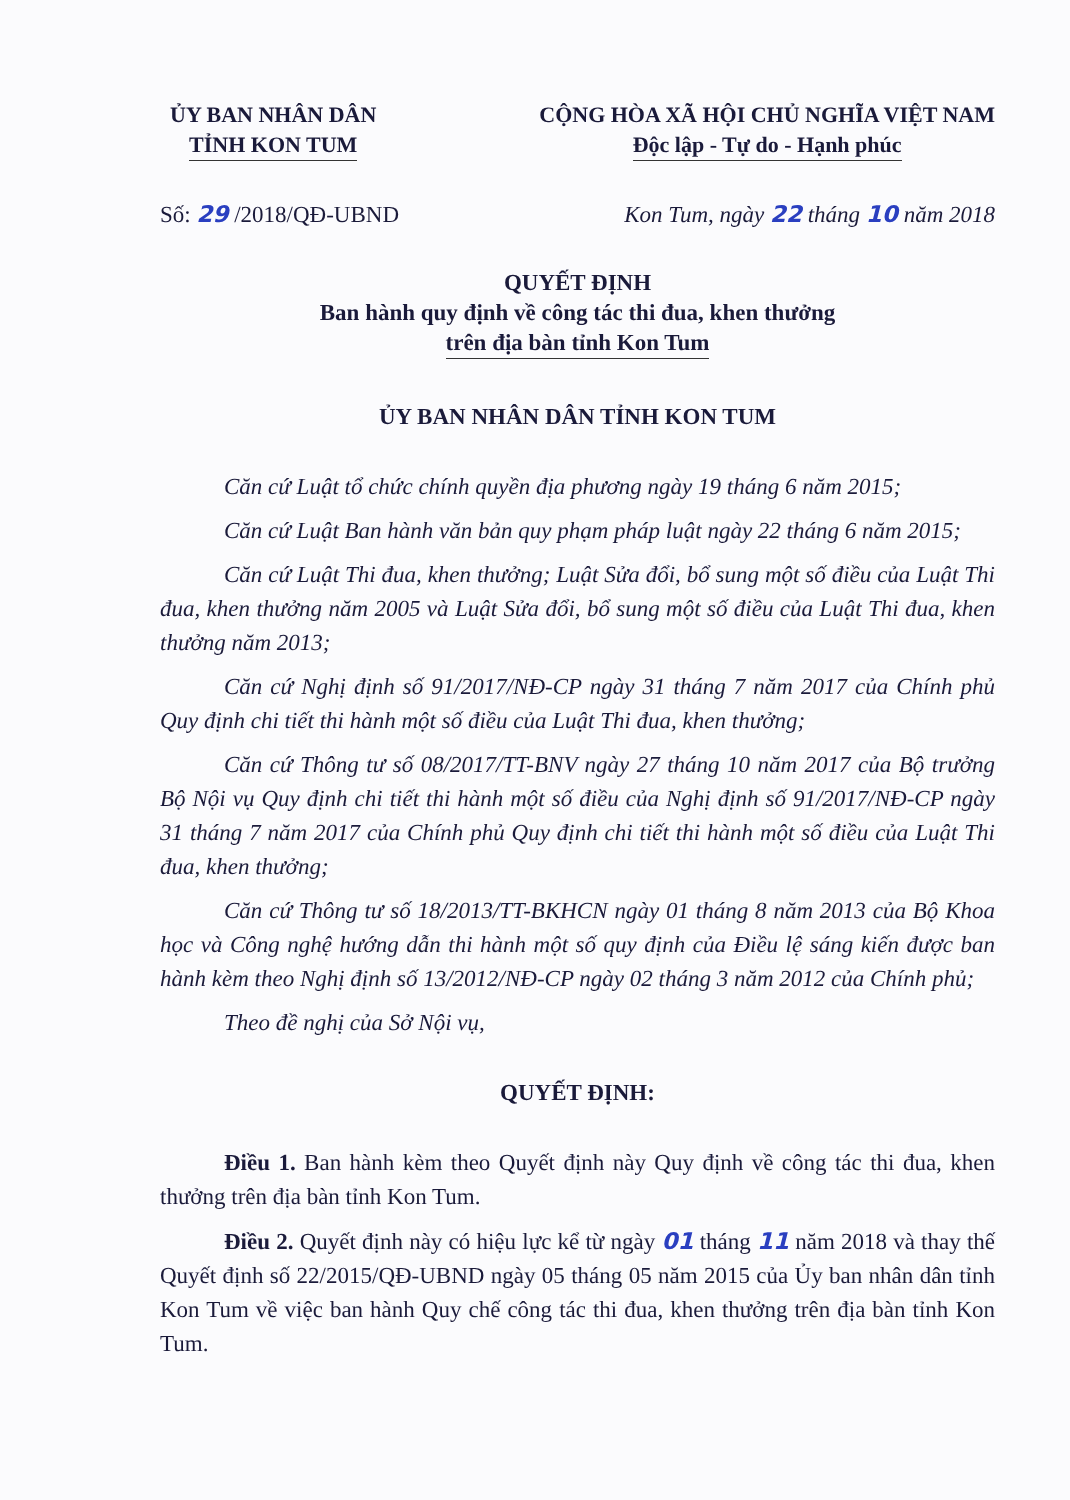ỦY BAN NHÂN DÂN
TỈNH KON TUM
CỘNG HÒA XÃ HỘI CHỦ NGHĨA VIỆT NAM
Độc lập - Tự do - Hạnh phúc
Số: 29 /2018/QĐ-UBND Kon Tum, ngày 22 tháng 10 năm 2018
QUYẾT ĐỊNH
Ban hành quy định về công tác thi đua, khen thưởng
trên địa bàn tỉnh Kon Tum
ỦY BAN NHÂN DÂN TỈNH KON TUM
Căn cứ Luật tổ chức chính quyền địa phương ngày 19 tháng 6 năm 2015;
Căn cứ Luật Ban hành văn bản quy phạm pháp luật ngày 22 tháng 6 năm 2015;
Căn cứ Luật Thi đua, khen thưởng; Luật Sửa đổi, bổ sung một số điều của Luật Thi đua, khen thưởng năm 2005 và Luật Sửa đổi, bổ sung một số điều của Luật Thi đua, khen thưởng năm 2013;
Căn cứ Nghị định số 91/2017/NĐ-CP ngày 31 tháng 7 năm 2017 của Chính phủ Quy định chi tiết thi hành một số điều của Luật Thi đua, khen thưởng;
Căn cứ Thông tư số 08/2017/TT-BNV ngày 27 tháng 10 năm 2017 của Bộ trưởng Bộ Nội vụ Quy định chi tiết thi hành một số điều của Nghị định số 91/2017/NĐ-CP ngày 31 tháng 7 năm 2017 của Chính phủ Quy định chi tiết thi hành một số điều của Luật Thi đua, khen thưởng;
Căn cứ Thông tư số 18/2013/TT-BKHCN ngày 01 tháng 8 năm 2013 của Bộ Khoa học và Công nghệ hướng dẫn thi hành một số quy định của Điều lệ sáng kiến được ban hành kèm theo Nghị định số 13/2012/NĐ-CP ngày 02 tháng 3 năm 2012 của Chính phủ;
Theo đề nghị của Sở Nội vụ,
QUYẾT ĐỊNH:
Điều 1. Ban hành kèm theo Quyết định này Quy định về công tác thi đua, khen thưởng trên địa bàn tỉnh Kon Tum.
Điều 2. Quyết định này có hiệu lực kể từ ngày 01 tháng 11 năm 2018 và thay thế Quyết định số 22/2015/QĐ-UBND ngày 05 tháng 05 năm 2015 của Ủy ban nhân dân tỉnh Kon Tum về việc ban hành Quy chế công tác thi đua, khen thưởng trên địa bàn tỉnh Kon Tum.